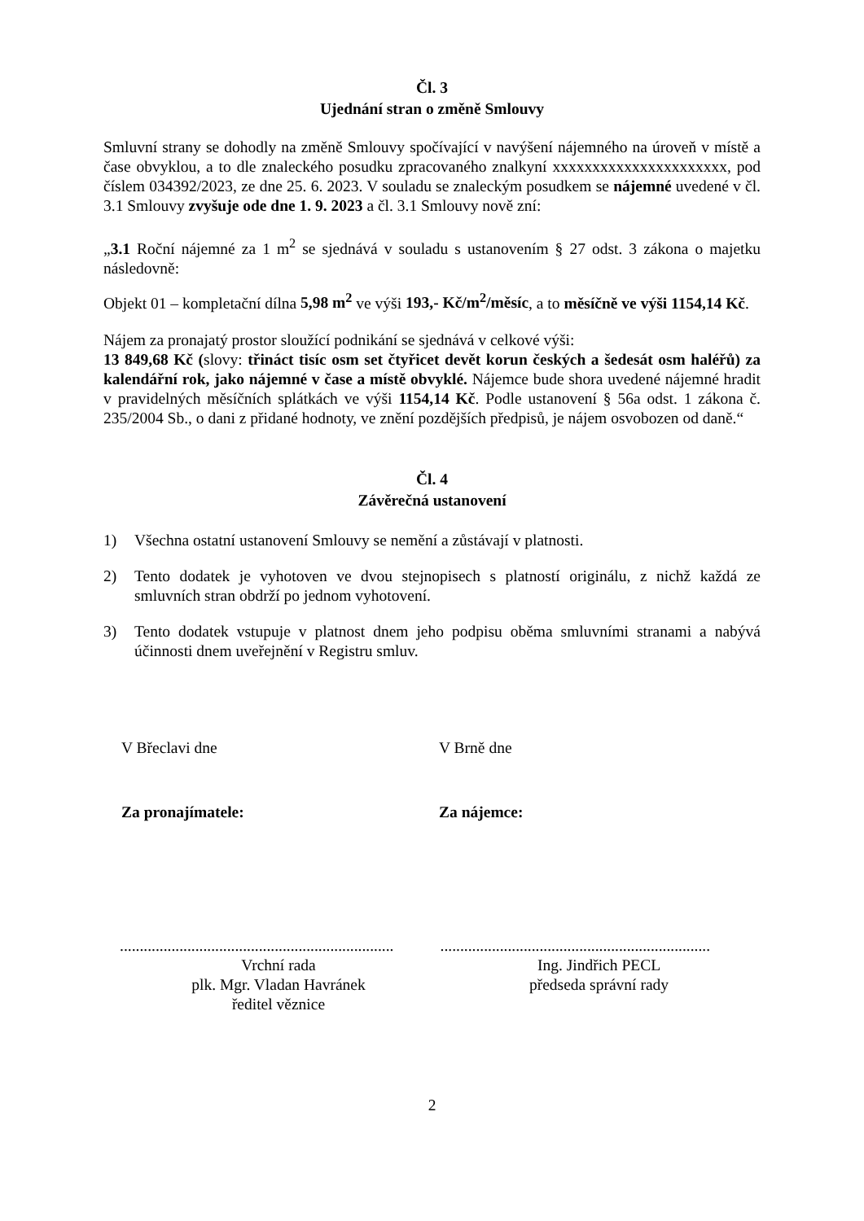Čl. 3
Ujednání stran o změně Smlouvy
Smluvní strany se dohodly na změně Smlouvy spočívající v navýšení nájemného na úroveň v místě a čase obvyklou, a to dle znaleckého posudku zpracovaného znalkyní xxxxxxxxxxxxxxxxxxxxxx, pod číslem 034392/2023, ze dne 25. 6. 2023. V souladu se znaleckým posudkem se nájemné uvedené v čl. 3.1 Smlouvy zvyšuje ode dne 1. 9. 2023 a čl. 3.1 Smlouvy nově zní:
„3.1 Roční nájemné za 1 m<sup>2</sup> se sjednává v souladu s ustanovením § 27 odst. 3 zákona o majetku následovně:
Objekt 01 – kompletační dílna 5,98 m<sup>2</sup> ve výši 193,- Kč/m<sup>2</sup>/měsíc, a to měsíčně ve výši 1154,14 Kč.
Nájem za pronajatý prostor sloužící podnikání se sjednává v celkové výši:
13 849,68 Kč (slovy: třináct tisíc osm set čtyřicet devět korun českých a šedesát osm haléřů) za kalendářní rok, jako nájemné v čase a místě obvyklé. Nájemce bude shora uvedené nájemné hradit v pravidelných měsíčních splátkách ve výši 1154,14 Kč. Podle ustanovení § 56a odst. 1 zákona č. 235/2004 Sb., o dani z přidané hodnoty, ve znění pozdějších předpisů, je nájem osvobozen od daně.“
Čl. 4
Závěrečná ustanovení
1) Všechna ostatní ustanovení Smlouvy se nemění a zůstávají v platnosti.
2) Tento dodatek je vyhotoven ve dvou stejnopisech s platností originálu, z nichž každá ze smluvních stran obdrží po jednom vyhotovení.
3) Tento dodatek vstupuje v platnost dnem jeho podpisu oběma smluvními stranami a nabývá účinnosti dnem uveřejnění v Registru smluv.
V Břeclavi dne V Brně dne
Za pronajímatele: Za nájemce:
.....................................................................
Vrchní rada
plk. Mgr. Vladan Havránek
ředitel věznice
....................................................................
Ing. Jindřich PECL
předseda správní rady
2